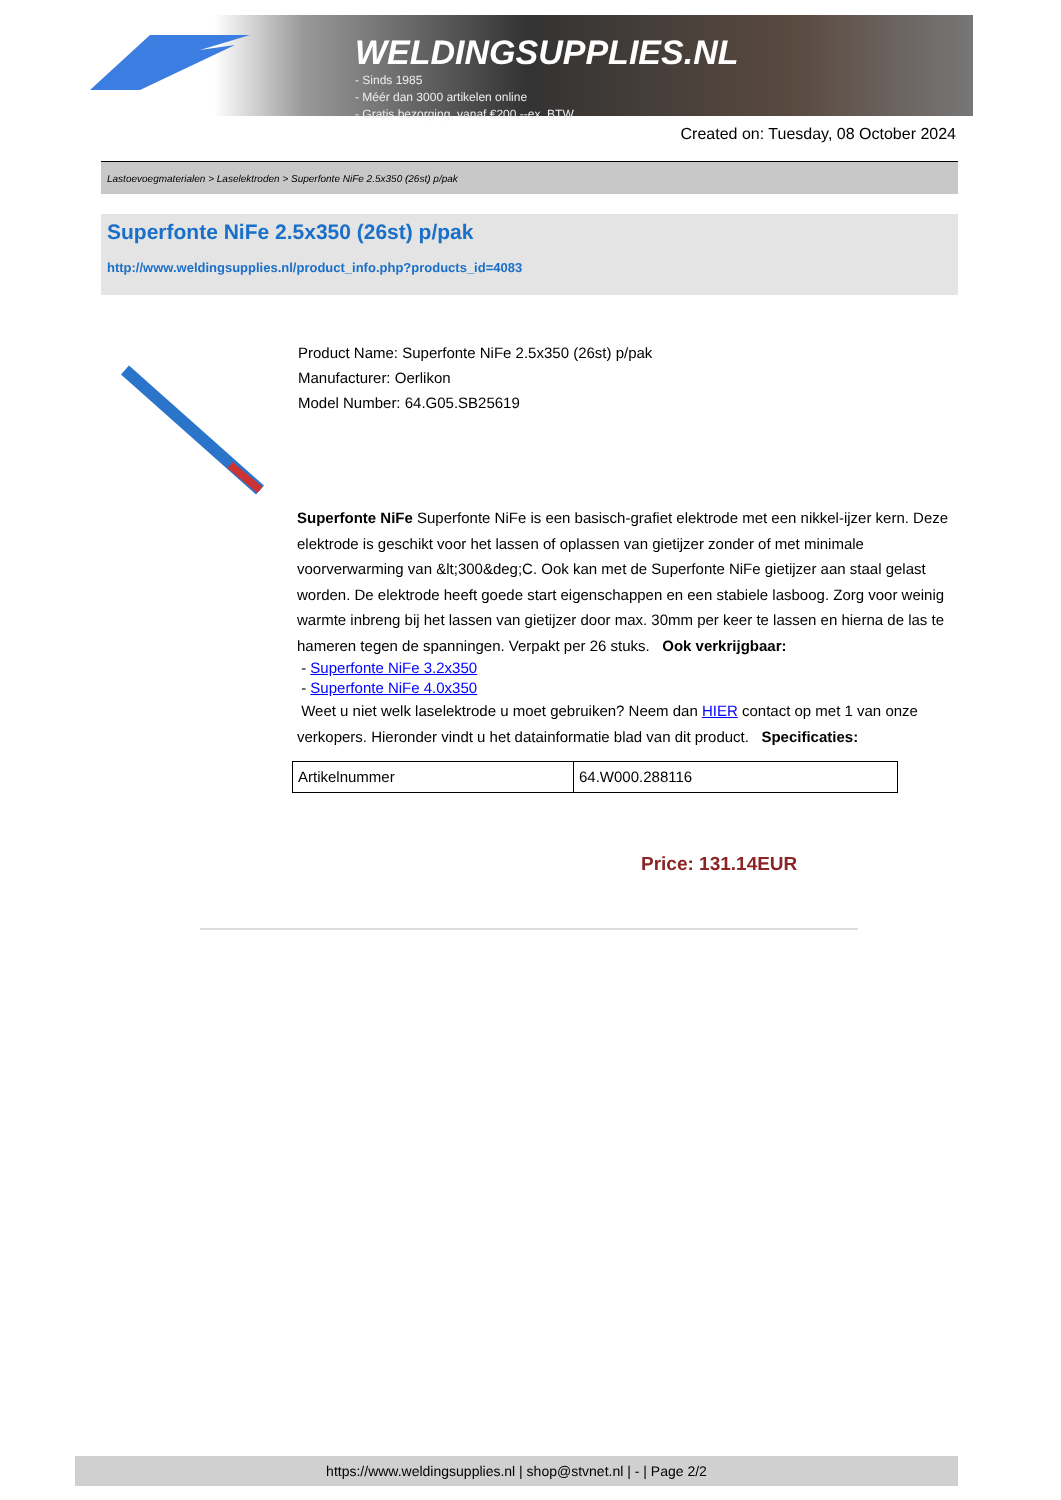WELDINGSUPPLIES.NL
- Sinds 1985
- Méér dan 3000 artikelen online
- Gratis bezorging, vanaf €200,--ex. BTW
Created on: Tuesday, 08 October 2024
Lastoevoegmaterialen > Laselektroden > Superfonte NiFe 2.5x350 (26st) p/pak
Superfonte NiFe 2.5x350 (26st) p/pak
http://www.weldingsupplies.nl/product_info.php?products_id=4083
Product Name: Superfonte NiFe 2.5x350 (26st) p/pak
Manufacturer: Oerlikon
Model Number: 64.G05.SB25619
Superfonte NiFe Superfonte NiFe is een basisch-grafiet elektrode met een nikkel-ijzer kern. Deze elektrode is geschikt voor het lassen of oplassen van gietijzer zonder of met minimale voorverwarming van &lt;300&deg;C. Ook kan met de Superfonte NiFe gietijzer aan staal gelast worden. De elektrode heeft goede start eigenschappen en een stabiele lasboog. Zorg voor weinig warmte inbreng bij het lassen van gietijzer door max. 30mm per keer te lassen en hierna de las te hameren tegen de spanningen. Verpakt per 26 stuks. Ook verkrijgbaar:
- Superfonte NiFe 3.2x350
- Superfonte NiFe 4.0x350
Weet u niet welk laselektrode u moet gebruiken? Neem dan HIER contact op met 1 van onze verkopers. Hieronder vindt u het datainformatie blad van dit product. Specificaties:
| Artikelnummer | 64.W000.288116 |
Price: 131.14EUR
https://www.weldingsupplies.nl | shop@stvnet.nl | - | Page 2/2